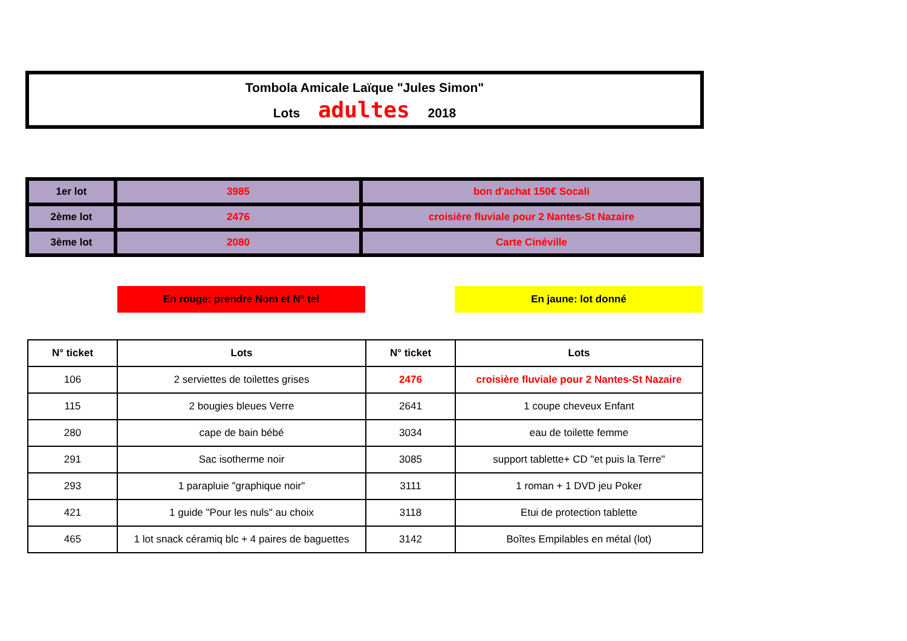Tombola Amicale Laïque "Jules Simon"
Lots adultes 2018
| 1er lot | 3985 | bon d'achat 150€ Socali |
| 2ème lot | 2476 | croisière fluviale pour 2 Nantes-St Nazaire |
| 3ème lot | 2080 | Carte Cinéville |
En rouge: prendre Nom et N° tel En jaune: lot donné
| N° ticket | Lots | N° ticket | Lots |
| --- | --- | --- | --- |
| 106 | 2 serviettes de toilettes grises | 2476 | croisière fluviale pour 2 Nantes-St Nazaire |
| 115 | 2 bougies bleues Verre | 2641 | 1 coupe cheveux Enfant |
| 280 | cape de bain bébé | 3034 | eau de toilette femme |
| 291 | Sac isotherme noir | 3085 | support tablette+ CD "et puis la Terre" |
| 293 | 1 parapluie "graphique noir" | 3111 | 1 roman + 1 DVD jeu Poker |
| 421 | 1 guide "Pour les nuls" au choix | 3118 | Etui de protection tablette |
| 465 | 1 lot snack céramiq blc + 4 paires de baguettes | 3142 | Boîtes Empilables en métal (lot) |